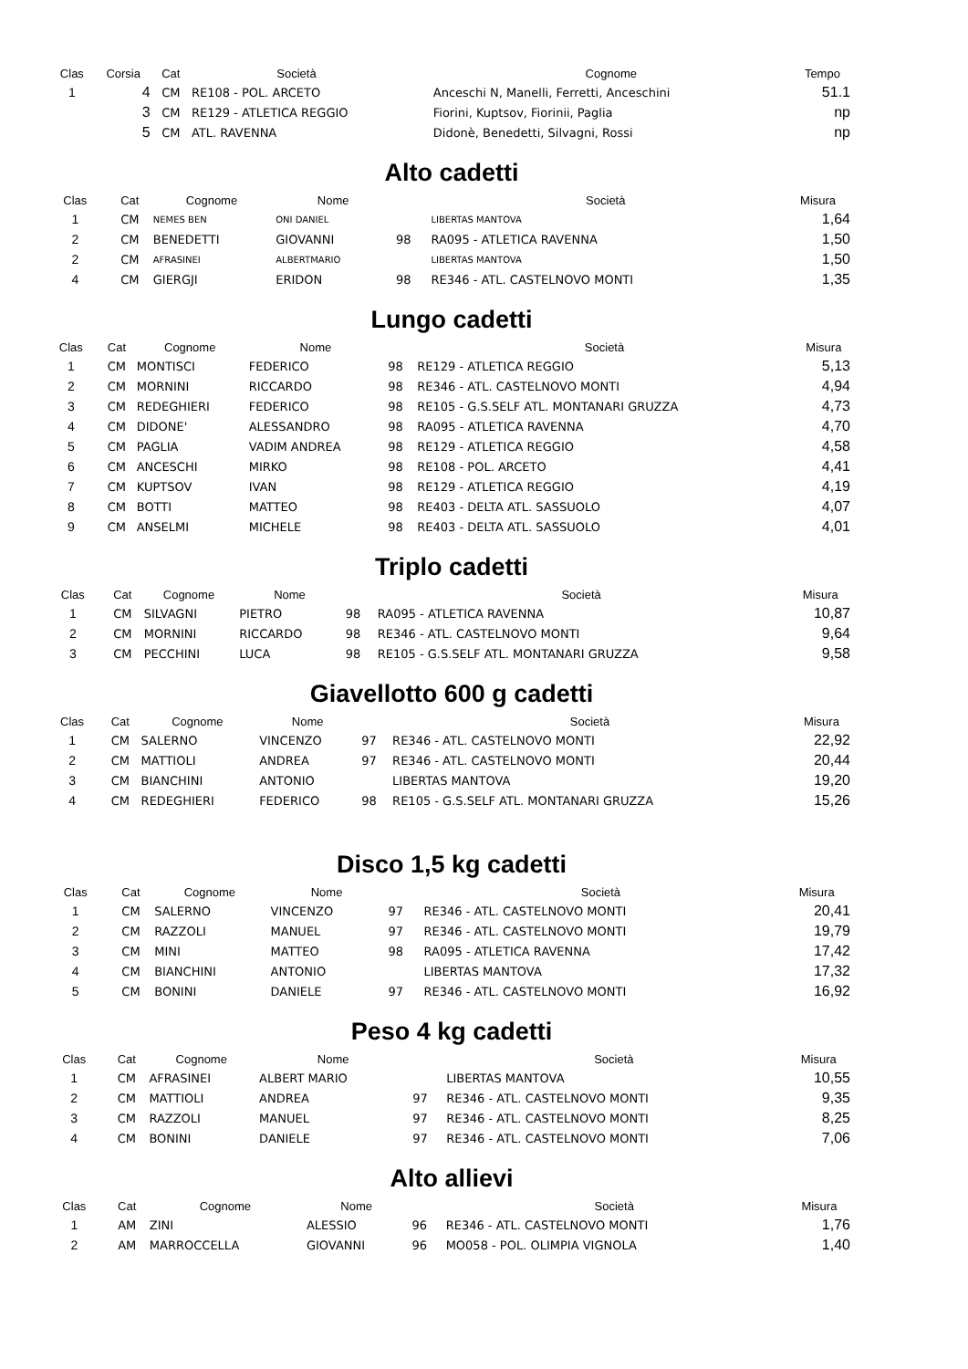| Clas | Corsia | Cat | Società | | Cognome | Tempo |
| --- | --- | --- | --- | --- | --- | --- |
| 1 | 4 | CM | RE108 - POL. ARCETO | | Anceschi N, Manelli, Ferretti, Anceschini | 51.1 |
| | 3 | CM | RE129 - ATLETICA REGGIO | | Fiorini, Kuptsov, Fiorinii, Paglia | np |
| | 5 | CM | ATL. RAVENNA | | Didonè, Benedetti, Silvagni, Rossi | np |
Alto cadetti
| Clas | | Cat | Cognome | Nome | | Società | Misura |
| --- | --- | --- | --- | --- | --- | --- | --- |
| 1 | | CM | NEMES BEN | ONI DANIEL | | LIBERTAS MANTOVA | 1,64 |
| 2 | | CM | BENEDETTI | GIOVANNI | 98 | RA095 - ATLETICA RAVENNA | 1,50 |
| 2 | | CM | AFRASINEI | ALBERTMARIO | | LIBERTAS MANTOVA | 1,50 |
| 4 | | CM | GIERGJI | ERIDON | 98 | RE346 - ATL. CASTELNOVO MONTI | 1,35 |
Lungo cadetti
| Clas | | Cat | Cognome | Nome | | Società | Misura |
| --- | --- | --- | --- | --- | --- | --- | --- |
| 1 | | CM | MONTISCI | FEDERICO | 98 | RE129 - ATLETICA REGGIO | 5,13 |
| 2 | | CM | MORNINI | RICCARDO | 98 | RE346 - ATL. CASTELNOVO MONTI | 4,94 |
| 3 | | CM | REDEGHIERI | FEDERICO | 98 | RE105 - G.S.SELF ATL. MONTANARI GRUZZA | 4,73 |
| 4 | | CM | DIDONE' | ALESSANDRO | 98 | RA095 - ATLETICA RAVENNA | 4,70 |
| 5 | | CM | PAGLIA | VADIM ANDREA | 98 | RE129 - ATLETICA REGGIO | 4,58 |
| 6 | | CM | ANCESCHI | MIRKO | 98 | RE108 - POL. ARCETO | 4,41 |
| 7 | | CM | KUPTSOV | IVAN | 98 | RE129 - ATLETICA REGGIO | 4,19 |
| 8 | | CM | BOTTI | MATTEO | 98 | RE403 - DELTA ATL. SASSUOLO | 4,07 |
| 9 | | CM | ANSELMI | MICHELE | 98 | RE403 - DELTA ATL. SASSUOLO | 4,01 |
Triplo cadetti
| Clas | | Cat | Cognome | Nome | | Società | Misura |
| --- | --- | --- | --- | --- | --- | --- | --- |
| 1 | | CM | SILVAGNI | PIETRO | 98 | RA095 - ATLETICA RAVENNA | 10,87 |
| 2 | | CM | MORNINI | RICCARDO | 98 | RE346 - ATL. CASTELNOVO MONTI | 9,64 |
| 3 | | CM | PECCHINI | LUCA | 98 | RE105 - G.S.SELF ATL. MONTANARI GRUZZA | 9,58 |
Giavellotto 600 g cadetti
| Clas | | Cat | Cognome | Nome | | Società | Misura |
| --- | --- | --- | --- | --- | --- | --- | --- |
| 1 | | CM | SALERNO | VINCENZO | 97 | RE346 - ATL. CASTELNOVO MONTI | 22,92 |
| 2 | | CM | MATTIOLI | ANDREA | 97 | RE346 - ATL. CASTELNOVO MONTI | 20,44 |
| 3 | | CM | BIANCHINI | ANTONIO | | LIBERTAS MANTOVA | 19,20 |
| 4 | | CM | REDEGHIERI | FEDERICO | 98 | RE105 - G.S.SELF ATL. MONTANARI GRUZZA | 15,26 |
Disco 1,5 kg cadetti
| Clas | | Cat | Cognome | Nome | | Società | Misura |
| --- | --- | --- | --- | --- | --- | --- | --- |
| 1 | | CM | SALERNO | VINCENZO | 97 | RE346 - ATL. CASTELNOVO MONTI | 20,41 |
| 2 | | CM | RAZZOLI | MANUEL | 97 | RE346 - ATL. CASTELNOVO MONTI | 19,79 |
| 3 | | CM | MINI | MATTEO | 98 | RA095 - ATLETICA RAVENNA | 17,42 |
| 4 | | CM | BIANCHINI | ANTONIO | | LIBERTAS MANTOVA | 17,32 |
| 5 | | CM | BONINI | DANIELE | 97 | RE346 - ATL. CASTELNOVO MONTI | 16,92 |
Peso 4 kg cadetti
| Clas | | Cat | Cognome | Nome | | Società | Misura |
| --- | --- | --- | --- | --- | --- | --- | --- |
| 1 | | CM | AFRASINEI | ALBERT MARIO | | LIBERTAS MANTOVA | 10,55 |
| 2 | | CM | MATTIOLI | ANDREA | 97 | RE346 - ATL. CASTELNOVO MONTI | 9,35 |
| 3 | | CM | RAZZOLI | MANUEL | 97 | RE346 - ATL. CASTELNOVO MONTI | 8,25 |
| 4 | | CM | BONINI | DANIELE | 97 | RE346 - ATL. CASTELNOVO MONTI | 7,06 |
Alto allievi
| Clas | | Cat | Cognome | Nome | | Società | Misura |
| --- | --- | --- | --- | --- | --- | --- | --- |
| 1 | | AM | ZINI | ALESSIO | 96 | RE346 - ATL. CASTELNOVO MONTI | 1,76 |
| 2 | | AM | MARROCCELLA | GIOVANNI | 96 | MO058 - POL. OLIMPIA VIGNOLA | 1,40 |